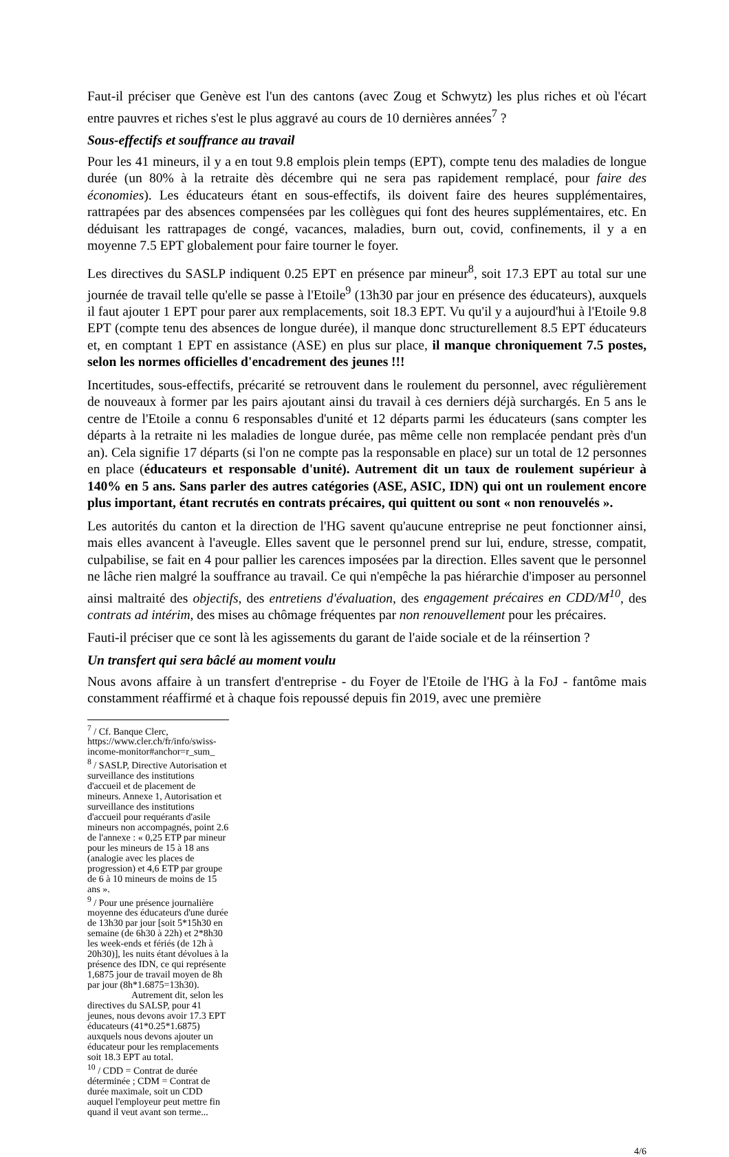Faut-il préciser que Genève est l'un des cantons (avec Zoug et Schwytz) les plus riches et où l'écart entre pauvres et riches s'est le plus aggravé au cours de 10 dernières années<sup>7</sup> ?
Sous-effectifs et souffrance au travail
Pour les 41 mineurs, il y a en tout 9.8 emplois plein temps (EPT), compte tenu des maladies de longue durée (un 80% à la retraite dès décembre qui ne sera pas rapidement remplacé, pour faire des économies). Les éducateurs étant en sous-effectifs, ils doivent faire des heures supplémentaires, rattrapées par des absences compensées par les collègues qui font des heures supplémentaires, etc. En déduisant les rattrapages de congé, vacances, maladies, burn out, covid, confinements, il y a en moyenne 7.5 EPT globalement pour faire tourner le foyer.
Les directives du SASLP indiquent 0.25 EPT en présence par mineur<sup>8</sup>, soit 17.3 EPT au total sur une journée de travail telle qu'elle se passe à l'Etoile<sup>9</sup> (13h30 par jour en présence des éducateurs), auxquels il faut ajouter 1 EPT pour parer aux remplacements, soit 18.3 EPT. Vu qu'il y a aujourd'hui à l'Etoile 9.8 EPT (compte tenu des absences de longue durée), il manque donc structurellement 8.5 EPT éducateurs et, en comptant 1 EPT en assistance (ASE) en plus sur place, il manque chroniquement 7.5 postes, selon les normes officielles d'encadrement des jeunes !!!
Incertitudes, sous-effectifs, précarité se retrouvent dans le roulement du personnel, avec régulièrement de nouveaux à former par les pairs ajoutant ainsi du travail à ces derniers déjà surchargés. En 5 ans le centre de l'Etoile a connu 6 responsables d'unité et 12 départs parmi les éducateurs (sans compter les départs à la retraite ni les maladies de longue durée, pas même celle non remplacée pendant près d'un an). Cela signifie 17 départs (si l'on ne compte pas la responsable en place) sur un total de 12 personnes en place (éducateurs et responsable d'unité). Autrement dit un taux de roulement supérieur à 140% en 5 ans. Sans parler des autres catégories (ASE, ASIC, IDN) qui ont un roulement encore plus important, étant recrutés en contrats précaires, qui quittent ou sont « non renouvelés ».
Les autorités du canton et la direction de l'HG savent qu'aucune entreprise ne peut fonctionner ainsi, mais elles avancent à l'aveugle. Elles savent que le personnel prend sur lui, endure, stresse, compatit, culpabilise, se fait en 4 pour pallier les carences imposées par la direction. Elles savent que le personnel ne lâche rien malgré la souffrance au travail. Ce qui n'empêche la pas hiérarchie d'imposer au personnel ainsi maltraité des objectifs, des entretiens d'évaluation, des engagement précaires en CDD/M<sup>10</sup>, des contrats ad intérim, des mises au chômage fréquentes par non renouvellement pour les précaires.
Fauti-il préciser que ce sont là les agissements du garant de l'aide sociale et de la réinsertion ?
Un transfert qui sera bâclé au moment voulu
Nous avons affaire à un transfert d'entreprise - du Foyer de l'Etoile de l'HG à la FoJ - fantôme mais constamment réaffirmé et à chaque fois repoussé depuis fin 2019, avec une première
<sup>7</sup> / Cf. Banque Clerc, https://www.cler.ch/fr/info/swiss-income-monitor#anchor=r_sum_
<sup>8</sup> / SASLP, Directive Autorisation et surveillance des institutions d'accueil et de placement de mineurs. Annexe 1, Autorisation et surveillance des institutions d'accueil pour requérants d'asile mineurs non accompagnés, point 2.6 de l'annexe : « 0,25 ETP par mineur pour les mineurs de 15 à 18 ans (analogie avec les places de progression) et 4,6 ETP par groupe de 6 à 10 mineurs de moins de 15 ans ».
<sup>9</sup> / Pour une présence journalière moyenne des éducateurs d'une durée de 13h30 par jour [soit 5*15h30 en semaine (de 6h30 à 22h) et 2*8h30 les week-ends et fériés (de 12h à 20h30)], les nuits étant dévolues à la présence des IDN, ce qui représente 1,6875 jour de travail moyen de 8h par jour (8h*1.6875=13h30).
Autrement dit, selon les directives du SALSP, pour 41 jeunes, nous devons avoir 17.3 EPT éducateurs (41*0.25*1.6875) auxquels nous devons ajouter un éducateur pour les remplacements soit 18.3 EPT au total.
<sup>10</sup> / CDD = Contrat de durée déterminée ; CDM = Contrat de durée maximale, soit un CDD auquel l'employeur peut mettre fin quand il veut avant son terme...
4/6